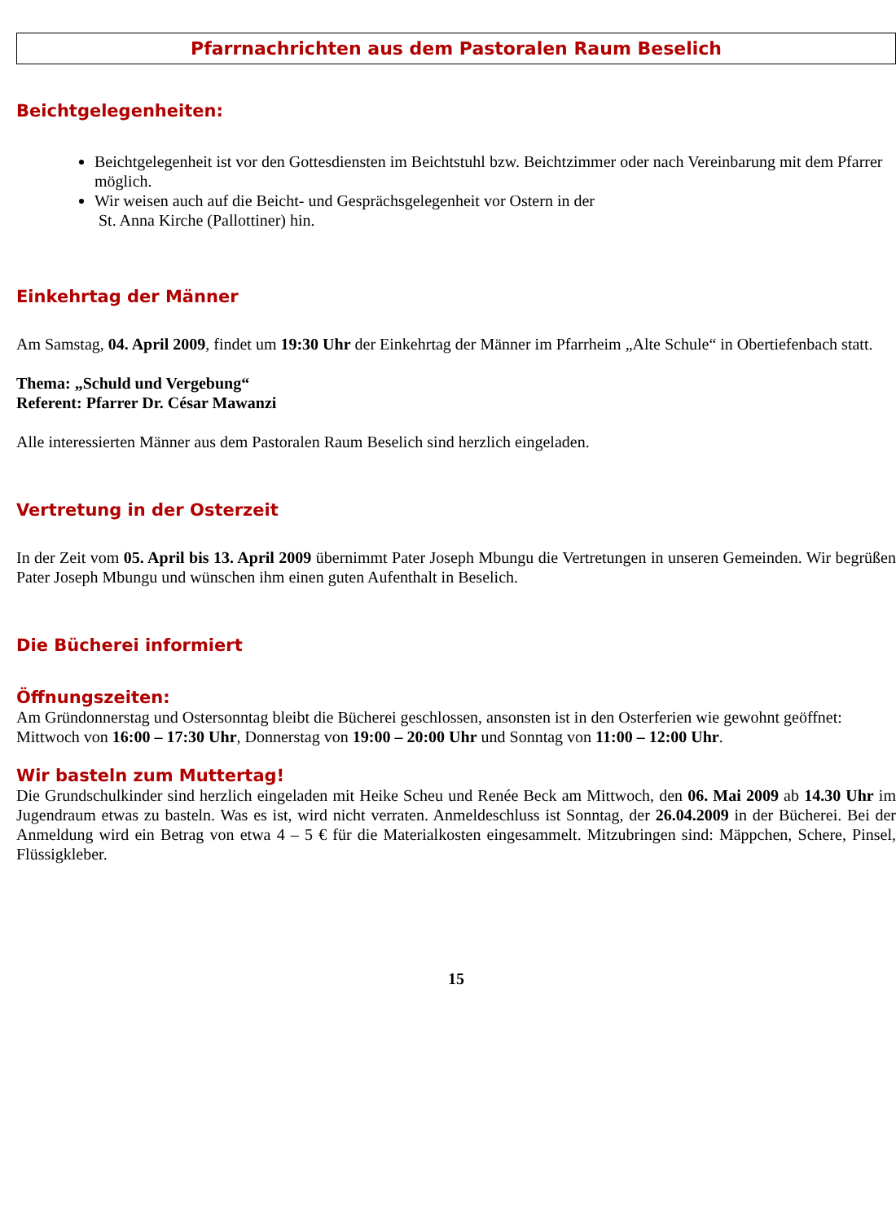Pfarrnachrichten aus dem Pastoralen Raum Beselich
Beichtgelegenheiten:
Beichtgelegenheit ist vor den Gottesdiensten im Beichtstuhl bzw. Beichtzimmer oder nach Vereinbarung mit dem Pfarrer möglich.
Wir weisen auch auf die Beicht- und Gesprächsgelegenheit vor Ostern in der
St. Anna Kirche (Pallottiner) hin.
Einkehrtag der Männer
Am Samstag, 04. April 2009, findet um 19:30 Uhr der Einkehrtag der Männer im Pfarrheim „Alte Schule“ in Obertiefenbach statt.
Thema: „Schuld und Vergebung“
Referent: Pfarrer Dr. César Mawanzi
Alle interessierten Männer aus dem Pastoralen Raum Beselich sind herzlich eingeladen.
Vertretung in der Osterzeit
In der Zeit vom 05. April bis 13. April 2009 übernimmt Pater Joseph Mbungu die Vertretungen in unseren Gemeinden. Wir begrüßen Pater Joseph Mbungu und wünschen ihm einen guten Aufenthalt in Beselich.
Die Bücherei informiert
Öffnungszeiten:
Am Gründonnerstag und Ostersonntag bleibt die Bücherei geschlossen, ansonsten ist in den Osterferien wie gewohnt geöffnet:
Mittwoch von 16:00 – 17:30 Uhr, Donnerstag von 19:00 – 20:00 Uhr und Sonntag von 11:00 – 12:00 Uhr.
Wir basteln zum Muttertag!
Die Grundschulkinder sind herzlich eingeladen mit Heike Scheu und Renée Beck am Mittwoch, den 06. Mai 2009 ab 14.30 Uhr im Jugendraum etwas zu basteln. Was es ist, wird nicht verraten. Anmeldeschluss ist Sonntag, der 26.04.2009 in der Bücherei. Bei der Anmeldung wird ein Betrag von etwa 4 – 5 € für die Materialkosten eingesammelt. Mitzubringen sind: Mäppchen, Schere, Pinsel, Flüssigkleber.
15